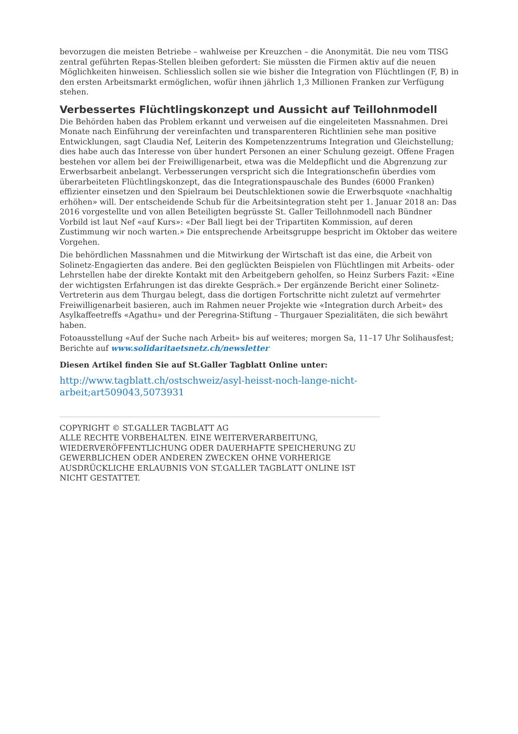bevorzugen die meisten Betriebe – wahlweise per Kreuzchen – die Anonymität. Die neu vom TISG zentral geführten Repas-Stellen bleiben gefordert: Sie müssten die Firmen aktiv auf die neuen Möglichkeiten hinweisen. Schliesslich sollen sie wie bisher die Integration von Flüchtlingen (F, B) in den ersten Arbeitsmarkt ermöglichen, wofür ihnen jährlich 1,3 Millionen Franken zur Verfügung stehen.
Verbessertes Flüchtlingskonzept und Aussicht auf Teillohnmodell
Die Behörden haben das Problem erkannt und verweisen auf die eingeleiteten Massnahmen. Drei Monate nach Einführung der vereinfachten und transparenteren Richtlinien sehe man positive Entwicklungen, sagt Claudia Nef, Leiterin des Kompetenzzentrums Integration und Gleichstellung; dies habe auch das Interesse von über hundert Personen an einer Schulung gezeigt. Offene Fragen bestehen vor allem bei der Freiwilligenarbeit, etwa was die Meldepflicht und die Abgrenzung zur Erwerbsarbeit anbelangt. Verbesserungen verspricht sich die Integrationschefin überdies vom überarbeiteten Flüchtlingskonzept, das die Integrationspauschale des Bundes (6000 Franken) effizienter einsetzen und den Spielraum bei Deutschlektionen sowie die Erwerbsquote «nachhaltig erhöhen» will. Der entscheidende Schub für die Arbeitsintegration steht per 1. Januar 2018 an: Das 2016 vorgestellte und von allen Beteiligten begrüsste St. Galler Teillohnmodell nach Bündner Vorbild ist laut Nef «auf Kurs»: «Der Ball liegt bei der Tripartiten Kommission, auf deren Zustimmung wir noch warten.» Die entsprechende Arbeitsgruppe bespricht im Oktober das weitere Vorgehen.
Die behördlichen Massnahmen und die Mitwirkung der Wirtschaft ist das eine, die Arbeit von Solinetz-Engagierten das andere. Bei den geglückten Beispielen von Flüchtlingen mit Arbeits- oder Lehrstellen habe der direkte Kontakt mit den Arbeitgebern geholfen, so Heinz Surbers Fazit: «Eine der wichtigsten Erfahrungen ist das direkte Gespräch.» Der ergänzende Bericht einer Solinetz-Vertreterin aus dem Thurgau belegt, dass die dortigen Fortschritte nicht zuletzt auf vermehrter Freiwilligenarbeit basieren, auch im Rahmen neuer Projekte wie «Integration durch Arbeit» des Asylkaffeetreffs «Agathu» und der Peregrina-Stiftung – Thurgauer Spezialitäten, die sich bewährt haben.
Fotoausstellung «Auf der Suche nach Arbeit» bis auf weiteres; morgen Sa, 11–17 Uhr Solihausfest; Berichte auf www.solidaritaetsnetz.ch/newsletter
Diesen Artikel finden Sie auf St.Galler Tagblatt Online unter:
http://www.tagblatt.ch/ostschweiz/asyl-heisst-noch-lange-nicht-arbeit;art509043,5073931
COPYRIGHT © ST.GALLER TAGBLATT AG
ALLE RECHTE VORBEHALTEN. EINE WEITERVERARBEITUNG, WIEDERVERÖFFENTLICHUNG ODER DAUERHAFTE SPEICHERUNG ZU GEWERBLICHEN ODER ANDEREN ZWECKEN OHNE VORHERIGE AUSDRÜCKLICHE ERLAUBNIS VON ST.GALLER TAGBLATT ONLINE IST NICHT GESTATTET.